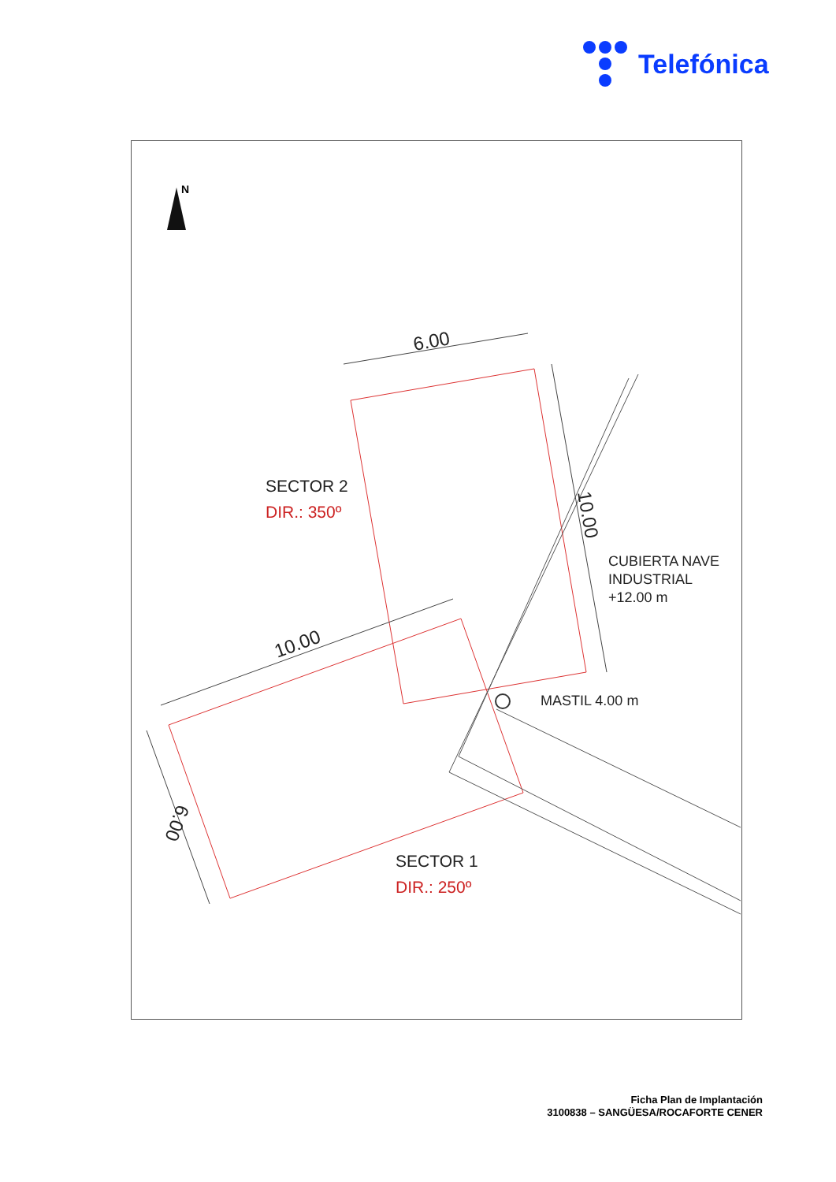Telefónica
N
6.00
10.00
10.00
6.00
SECTOR 2
DIR.: 350º
CUBIERTA NAVE
INDUSTRIAL
+12.00 m
MASTIL 4.00 m
SECTOR 1
DIR.: 250º
Ficha Plan de Implantación
3100838 – SANGÜESA/ROCAFORTE CENER